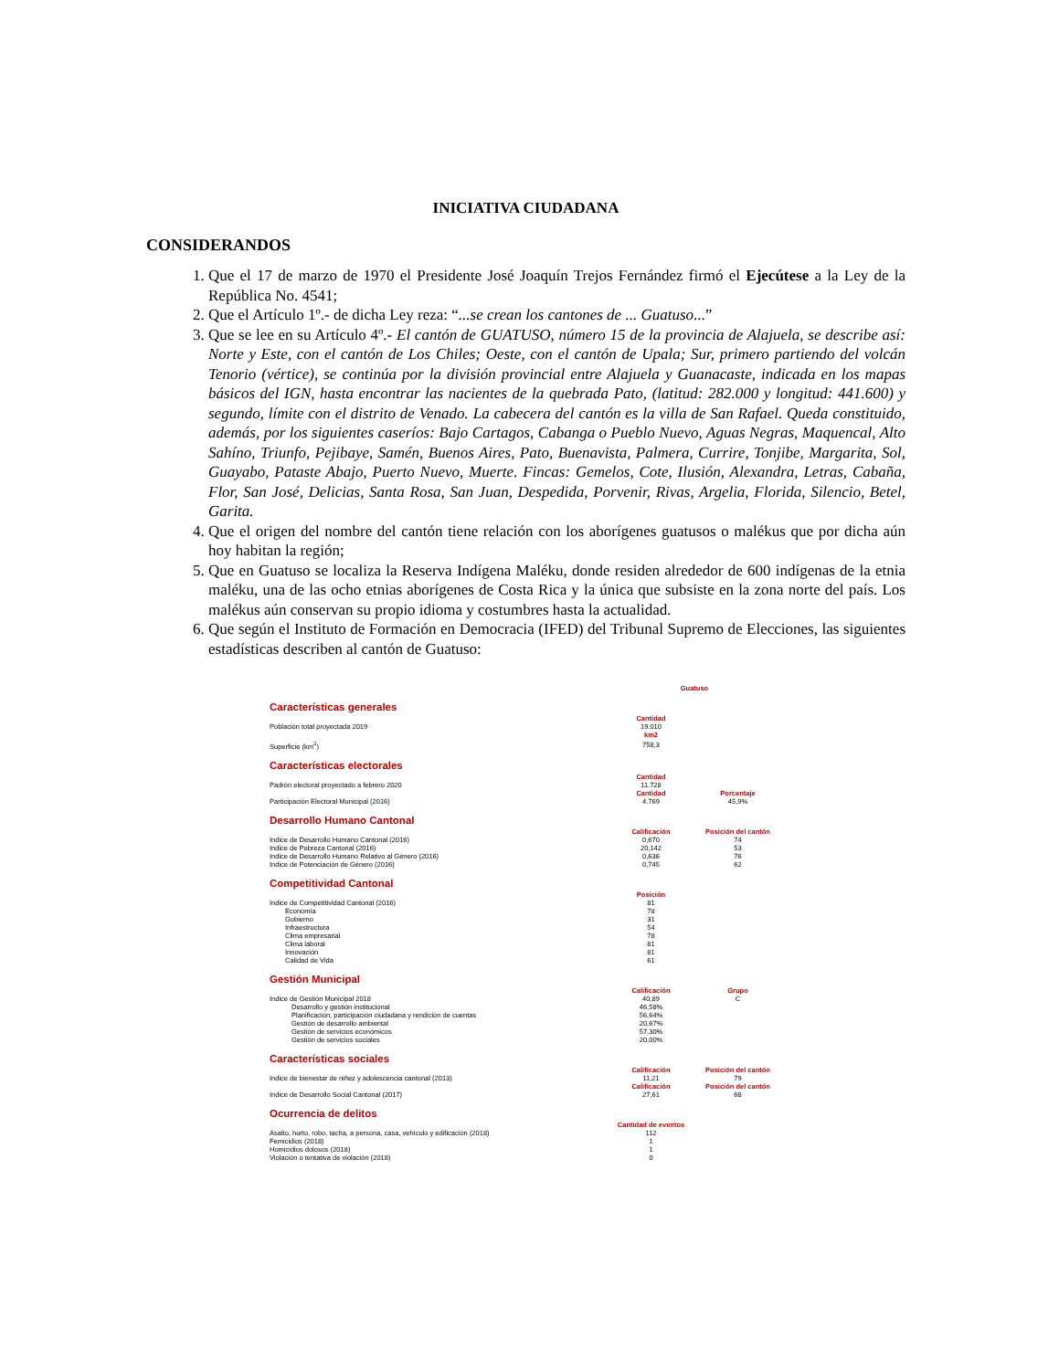INICIATIVA CIUDADANA
CONSIDERANDOS
1. Que el 17 de marzo de 1970 el Presidente José Joaquín Trejos Fernández firmó el Ejecútese a la Ley de la República No. 4541;
2. Que el Artículo 1º.- de dicha Ley reza: “...se crean los cantones de ... Guatuso...”
3. Que se lee en su Artículo 4º.- El cantón de GUATUSO, número 15 de la provincia de Alajuela, se describe así: Norte y Este, con el cantón de Los Chiles; Oeste, con el cantón de Upala; Sur, primero partiendo del volcán Tenorio (vértice), se continúa por la división provincial entre Alajuela y Guanacaste, indicada en los mapas básicos del IGN, hasta encontrar las nacientes de la quebrada Pato, (latitud: 282.000 y longitud: 441.600) y segundo, límite con el distrito de Venado. La cabecera del cantón es la villa de San Rafael. Queda constituido, además, por los siguientes caseríos: Bajo Cartagos, Cabanga o Pueblo Nuevo, Aguas Negras, Maquencal, Alto Sahíno, Triunfo, Pejibaye, Samén, Buenos Aires, Pato, Buenavista, Palmera, Currire, Tonjibe, Margarita, Sol, Guayabo, Pataste Abajo, Puerto Nuevo, Muerte. Fincas: Gemelos, Cote, Ilusión, Alexandra, Letras, Cabaña, Flor, San José, Delicias, Santa Rosa, San Juan, Despedida, Porvenir, Rivas, Argelia, Florida, Silencio, Betel, Garita.
4. Que el origen del nombre del cantón tiene relación con los aborígenes guatusos o malékus que por dicha aún hoy habitan la región;
5. Que en Guatuso se localiza la Reserva Indígena Maléku, donde residen alrededor de 600 indígenas de la etnia maléku, una de las ocho etnias aborígenes de Costa Rica y la única que subsiste en la zona norte del país. Los malékus aún conservan su propio idioma y costumbres hasta la actualidad.
6. Que según el Instituto de Formación en Democracia (IFED) del Tribunal Supremo de Elecciones, las siguientes estadísticas describen al cantón de Guatuso:
| | Guatuso | |
| Características generales | | |
| | Cantidad | |
| Población total proyectada 2019 | 19.010 | |
| | km2 | |
| Superficie (km<sup>2</sup>) | 758,3 | |
| Características electorales | | |
| | Cantidad | |
| Padrón electoral proyectado a febrero 2020 | 11.728 | |
| | Cantidad | Porcentaje |
| Participación Electoral Municipal (2016) | 4.769 | 45,9% |
| Desarrollo Humano Cantonal | | |
| | Calificación | Posición del cantón |
| Indice de Desarrollo Humano Cantonal (2016) | 0,670 | 74 |
| Indice de Pobreza Cantonal (2016) | 20,142 | 53 |
| Indice de Desarrollo Humano Relativo al Género (2016) | 0,636 | 76 |
| Indice de Potenciación de Género (2016) | 0,745 | 62 |
| Competitividad Cantonal | | |
| | Posición | |
| Indice de Competitividad Cantonal (2016) | 81 | |
| Economía | 78 | |
| Gobierno | 31 | |
| Infraestructura | 54 | |
| Clima empresarial | 78 | |
| Clima laboral | 81 | |
| Innovación | 81 | |
| Calidad de Vida | 61 | |
| Gestión Municipal | | |
| | Calificación | Grupo |
| Indice de Gestión Municipal 2018 | 40,89 | C |
| Desarrollo y gestión institucional | 46,58% | |
| Planificación, participación ciudadana y rendición de cuentas | 56,64% | |
| Gestión de desarrollo ambiental | 20,67% | |
| Gestión de servicios económicos | 57,30% | |
| Gestión de servicios sociales | 20,00% | |
| Características sociales | | |
| | Calificación | Posición del cantón |
| Indice de bienestar de niñez y adolescencia cantonal (2013) | 11,21 | 79 |
| | Calificación | Posición del cantón |
| Indice de Desarrollo Social Cantonal (2017) | 27,61 | 68 |
| Ocurrencia de delitos | | |
| | Cantidad de eventos | |
| Asalto, hurto, robo, tacha, a persona, casa, vehículo y edificación (2018) | 112 | |
| Femicidios (2018) | 1 | |
| Homicidios dolosos (2018) | 1 | |
| Violación o tentativa de violación (2018) | 0 | |